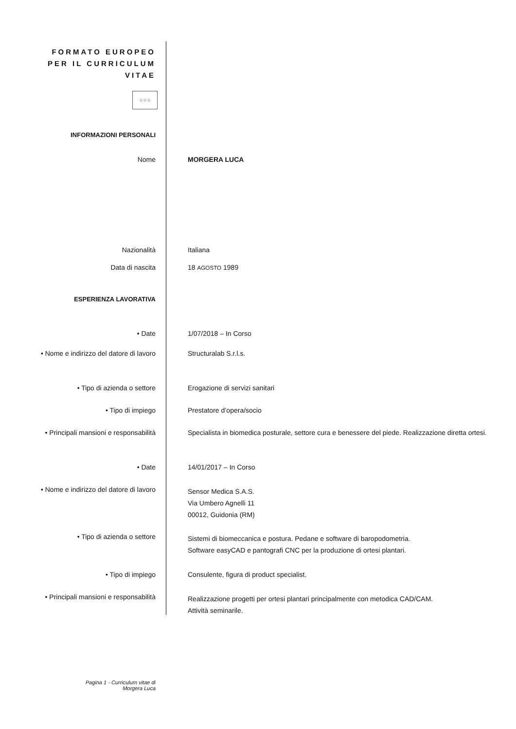FORMATO EUROPEO
PER IL CURRICULUM
VITAE
☆☆☆
INFORMAZIONI PERSONALI
Nome MORGERA LUCA
Nazionalità Italiana
Data di nascita 18 AGOSTO 1989
ESPERIENZA LAVORATIVA
• Date 1/07/2018 – In Corso
• Nome e indirizzo del datore di lavoro
Structuralab S.r.l.s.
• Tipo di azienda o settore Erogazione di servizi sanitari
• Tipo di impiego Prestatore d’opera/socio
• Principali mansioni e responsabilità Specialista in biomedica posturale, settore cura e benessere del piede. Realizzazione diretta ortesi.
• Date 14/01/2017 – In Corso
• Nome e indirizzo del datore di lavoro
Sensor Medica S.A.S.
Via Umbero Agnelli 11
00012, Guidonia (RM)
• Tipo di azienda o settore
Sistemi di biomeccanica e postura. Pedane e software di baropodometria.
Software easyCAD e pantografi CNC per la produzione di ortesi plantari.
• Tipo di impiego Consulente, figura di product specialist.
• Principali mansioni e responsabilità
Realizzazione progetti per ortesi plantari principalmente con metodica CAD/CAM.
Attività seminarile.
Pagina 1 - Curriculum vitae di
Morgera Luca